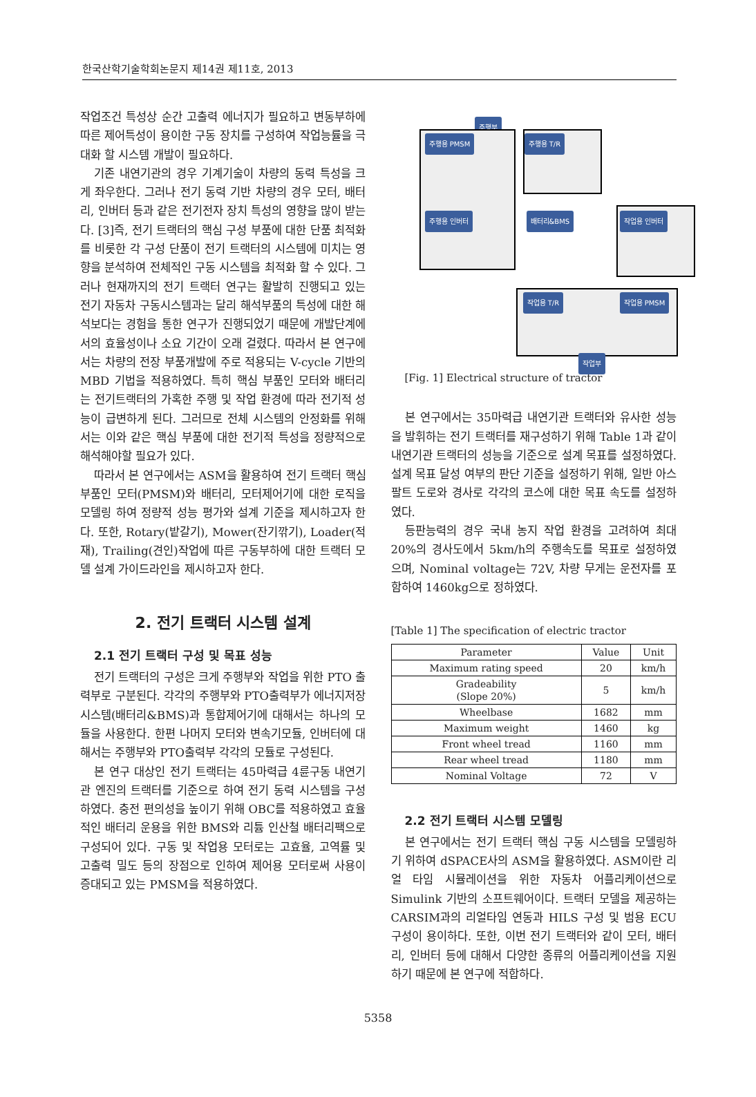한국산학기술학회논문지 제14권 제11호, 2013
작업조건 특성상 순간 고출력 에너지가 필요하고 변동부하에 따른 제어특성이 용이한 구동 장치를 구성하여 작업능률을 극대화 할 시스템 개발이 필요하다.
기존 내연기관의 경우 기계기술이 차량의 동력 특성을 크게 좌우한다. 그러나 전기 동력 기반 차량의 경우 모터, 배터리, 인버터 등과 같은 전기전자 장치 특성의 영향을 많이 받는다. [3]즉, 전기 트랙터의 핵심 구성 부품에 대한 단품 최적화를 비롯한 각 구성 단품이 전기 트랙터의 시스템에 미치는 영향을 분석하여 전체적인 구동 시스템을 최적화 할 수 있다. 그러나 현재까지의 전기 트랙터 연구는 활발히 진행되고 있는 전기 자동차 구동시스템과는 달리 해석부품의 특성에 대한 해석보다는 경험을 통한 연구가 진행되었기 때문에 개발단계에서의 효율성이나 소요 기간이 오래 걸렸다. 따라서 본 연구에서는 차량의 전장 부품개발에 주로 적용되는 V-cycle 기반의 MBD 기법을 적용하였다. 특히 핵심 부품인 모터와 배터리는 전기트랙터의 가혹한 주행 및 작업 환경에 따라 전기적 성능이 급변하게 된다. 그러므로 전체 시스템의 안정화를 위해서는 이와 같은 핵심 부품에 대한 전기적 특성을 정량적으로 해석해야할 필요가 있다.
따라서 본 연구에서는 ASM을 활용하여 전기 트랙터 핵심 부품인 모터(PMSM)와 배터리, 모터제어기에 대한 로직을 모델링 하여 정량적 성능 평가와 설계 기준을 제시하고자 한다. 또한, Rotary(밭갈기), Mower(잔기깎기), Loader(적재), Trailing(견인)작업에 따른 구동부하에 대한 트랙터 모델 설계 가이드라인을 제시하고자 한다.
2. 전기 트랙터 시스템 설계
2.1 전기 트랙터 구성 및 목표 성능
전기 트랙터의 구성은 크게 주행부와 작업을 위한 PTO 출력부로 구분된다. 각각의 주행부와 PTO출력부가 에너지저장 시스템(배터리&BMS)과 통합제어기에 대해서는 하나의 모듈을 사용한다. 한편 나머지 모터와 변속기모듈, 인버터에 대해서는 주행부와 PTO출력부 각각의 모듈로 구성된다.
본 연구 대상인 전기 트랙터는 45마력급 4륜구동 내연기관 엔진의 트랙터를 기준으로 하여 전기 동력 시스템을 구성하였다. 충전 편의성을 높이기 위해 OBC를 적용하였고 효율적인 배터리 운용을 위한 BMS와 리튬 인산철 배터리팩으로 구성되어 있다. 구동 및 작업용 모터로는 고효율, 고역률 및 고출력 밀도 등의 장점으로 인하여 제어용 모터로써 사용이 증대되고 있는 PMSM을 적용하였다.
주행부
주행용 PMSM
주행용 인버터
주행용 T/R
배터리&BMS 작업용 인버터
작업용 T/R 작업용 PMSM
작업부
[Fig. 1] Electrical structure of tractor
본 연구에서는 35마력급 내연기관 트랙터와 유사한 성능을 발휘하는 전기 트랙터를 재구성하기 위해 Table 1과 같이 내연기관 트랙터의 성능을 기준으로 설계 목표를 설정하였다. 설계 목표 달성 여부의 판단 기준을 설정하기 위해, 일반 아스팔트 도로와 경사로 각각의 코스에 대한 목표 속도를 설정하였다.
등판능력의 경우 국내 농지 작업 환경을 고려하여 최대 20%의 경사도에서 5km/h의 주행속도를 목표로 설정하였으며, Nominal voltage는 72V, 차량 무게는 운전자를 포함하여 1460kg으로 정하였다.
[Table 1] The specification of electric tractor
| Parameter | Value | Unit |
| --- | --- | --- |
| Maximum rating speed | 20 | km/h |
| Gradeability (Slope 20%) | 5 | km/h |
| Wheelbase | 1682 | mm |
| Maximum weight | 1460 | kg |
| Front wheel tread | 1160 | mm |
| Rear wheel tread | 1180 | mm |
| Nominal Voltage | 72 | V |
2.2 전기 트랙터 시스템 모델링
본 연구에서는 전기 트랙터 핵심 구동 시스템을 모델링하기 위하여 dSPACE사의 ASM을 활용하였다. ASM이란 리얼 타임 시뮬레이션을 위한 자동차 어플리케이션으로 Simulink 기반의 소프트웨어이다. 트랙터 모델을 제공하는 CARSIM과의 리얼타임 연동과 HILS 구성 및 범용 ECU 구성이 용이하다. 또한, 이번 전기 트랙터와 같이 모터, 배터리, 인버터 등에 대해서 다양한 종류의 어플리케이션을 지원하기 때문에 본 연구에 적합하다.
5358